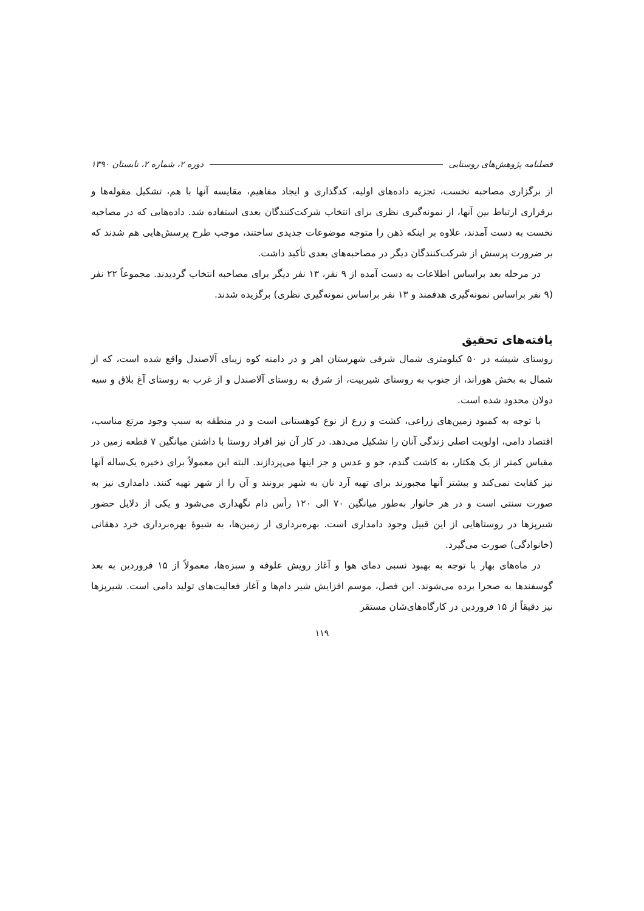فصلنامه پژوهش‌های روستایی دوره ۲، شماره ۲، تابستان ۱۳۹۰
از برگزاری مصاحبه نخست، تجزیه داده‌های اولیه، کدگذاری و ایجاد مفاهیم، مقایسه آنها با هم، تشکیل مقوله‌ها و برقراری ارتباط بین آنها، از نمونه‌گیری نظری برای انتخاب شرکت‌کنندگان بعدی استفاده شد. داده‌هایی که در مصاحبه نخست به دست آمدند، علاوه بر اینکه ذهن را متوجه موضوعات جدیدی ساختند، موجب طرح پرسش‌هایی هم شدند که بر ضرورت پرسش از شرکت‌کنندگان دیگر در مصاحبه‌های بعدی تأکید داشت.
در مرحله بعد براساس اطلاعات به دست آمده از ۹ نفر، ۱۳ نفر دیگر برای مصاحبه انتخاب گردیدند. مجموعاً ۲۲ نفر (۹ نفر براساس نمونه‌گیری هدفمند و ۱۳ نفر براساس نمونه‌گیری نظری) برگزیده شدند.
یافته‌های تحقیق
روستای شیشه در ۵۰ کیلومتری شمال شرقی شهرستان اهر و در دامنه کوه زیبای آلاصندل واقع شده است، که از شمال به بخش هوراند، از جنوب به روستای شیربیت، از شرق به روستای آلاصندل و از غرب به روستای آغ بلاق و سیه دولان محدود شده است.
با توجه به کمبود زمین‌های زراعی، کشت و زرع از نوع کوهستانی است و در منطقه به سبب وجود مرتع مناسب، اقتصاد دامی، اولویت اصلی زندگی آنان را تشکیل می‌دهد. در کار آن نیز افراد روستا با داشتن میانگین ۷ قطعه زمین در مقیاس کمتر از یک هکتار، به کاشت گندم، جو و عدس و جز اینها می‌پردازند. البته این معمولاً برای ذخیره یک‌ساله آنها نیز کفایت نمی‌کند و بیشتر آنها مجبورند برای تهیه آرد نان به شهر برونند و آن را از شهر تهیه کنند. دامداری نیز به صورت سنتی است و در هر خانوار به‌طور میانگین ۷۰ الی ۱۲۰ رأس دام نگهداری می‌شود و یکی از دلایل حضور شیرپزها در روستاهایی از این قبیل وجود دامداری است. بهره‌برداری از زمین‌ها، به شیوهٔ بهره‌برداری خرد دهقانی (خانوادگی) صورت می‌گیرد.
در ماه‌های بهار با توجه به بهبود نسبی دمای هوا و آغاز رویش علوفه و سبزه‌ها، معمولاً از ۱۵ فروردین به بعد گوسفندها به صحرا برده می‌شوند. این فصل، موسم افزایش شیر دام‌ها و آغاز فعالیت‌های تولید دامی است. شیرپزها نیز دقیقاً از ۱۵ فروردین در کارگاه‌های‌شان مستقر
۱۱۹